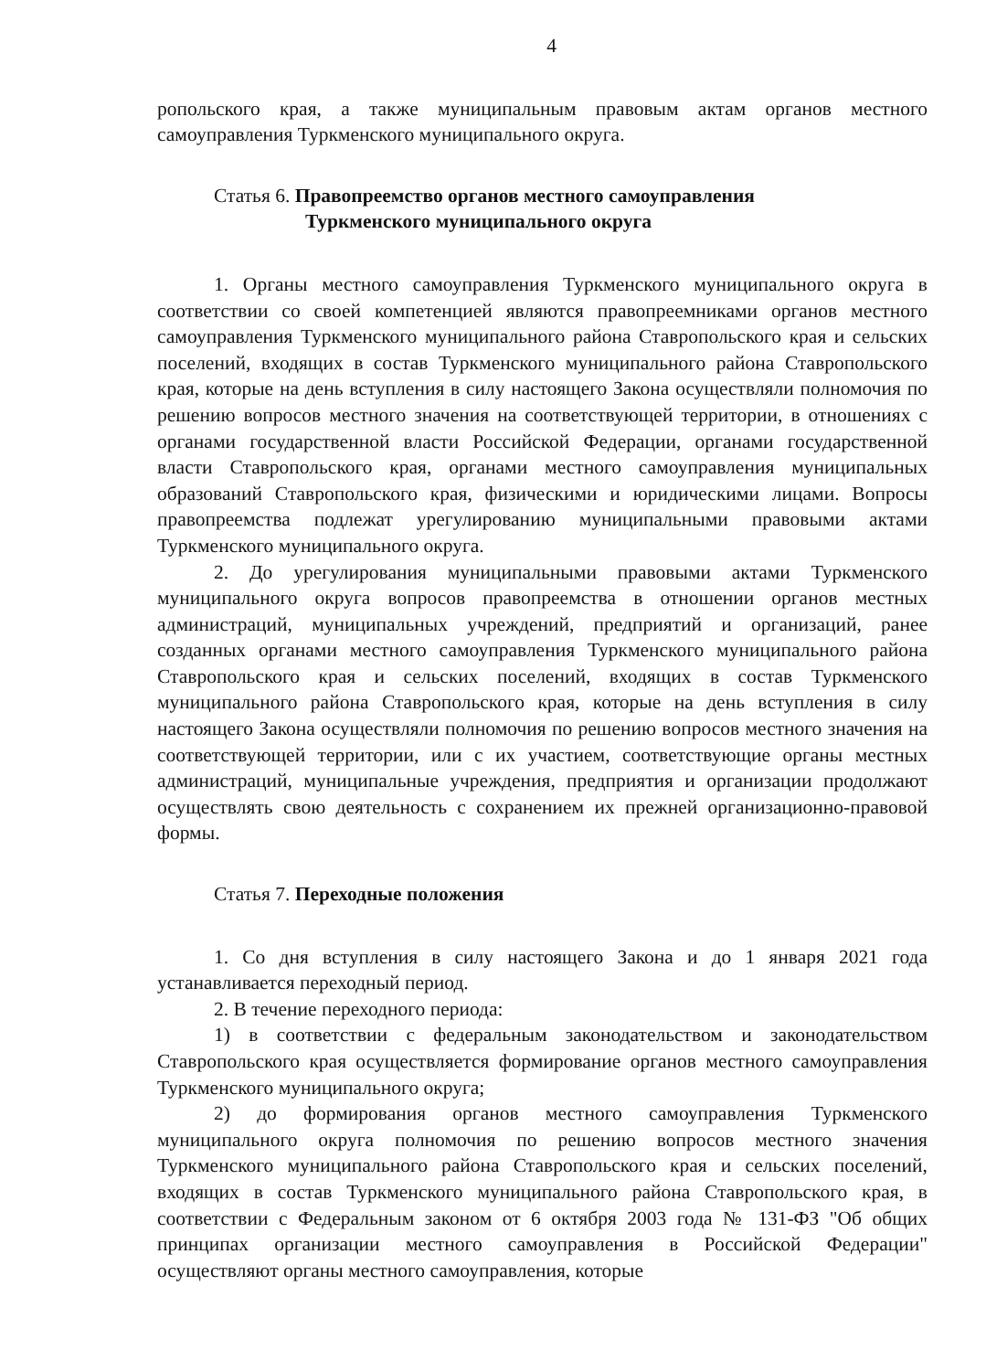4
ропольского края, а также муниципальным правовым актам органов местного самоуправления Туркменского муниципального округа.
Статья 6. Правопреемство органов местного самоуправления
Туркменского муниципального округа
1. Органы местного самоуправления Туркменского муниципального округа в соответствии со своей компетенцией являются правопреемниками органов местного самоуправления Туркменского муниципального района Ставропольского края и сельских поселений, входящих в состав Туркменского муниципального района Ставропольского края, которые на день вступления в силу настоящего Закона осуществляли полномочия по решению вопросов местного значения на соответствующей территории, в отношениях с органами государственной власти Российской Федерации, органами государственной власти Ставропольского края, органами местного самоуправления муниципальных образований Ставропольского края, физическими и юридическими лицами. Вопросы правопреемства подлежат урегулированию муниципальными правовыми актами Туркменского муниципального округа.
2. До урегулирования муниципальными правовыми актами Туркменского муниципального округа вопросов правопреемства в отношении органов местных администраций, муниципальных учреждений, предприятий и организаций, ранее созданных органами местного самоуправления Туркменского муниципального района Ставропольского края и сельских поселений, входящих в состав Туркменского муниципального района Ставропольского края, которые на день вступления в силу настоящего Закона осуществляли полномочия по решению вопросов местного значения на соответствующей территории, или с их участием, соответствующие органы местных администраций, муниципальные учреждения, предприятия и организации продолжают осуществлять свою деятельность с сохранением их прежней организационно-правовой формы.
Статья 7. Переходные положения
1. Со дня вступления в силу настоящего Закона и до 1 января 2021 года устанавливается переходный период.
2. В течение переходного периода:
1) в соответствии с федеральным законодательством и законодательством Ставропольского края осуществляется формирование органов местного самоуправления Туркменского муниципального округа;
2) до формирования органов местного самоуправления Туркменского муниципального округа полномочия по решению вопросов местного значения Туркменского муниципального района Ставропольского края и сельских поселений, входящих в состав Туркменского муниципального района Ставропольского края, в соответствии с Федеральным законом от 6 октября 2003 года № 131-ФЗ "Об общих принципах организации местного самоуправления в Российской Федерации" осуществляют органы местного самоуправления, которые